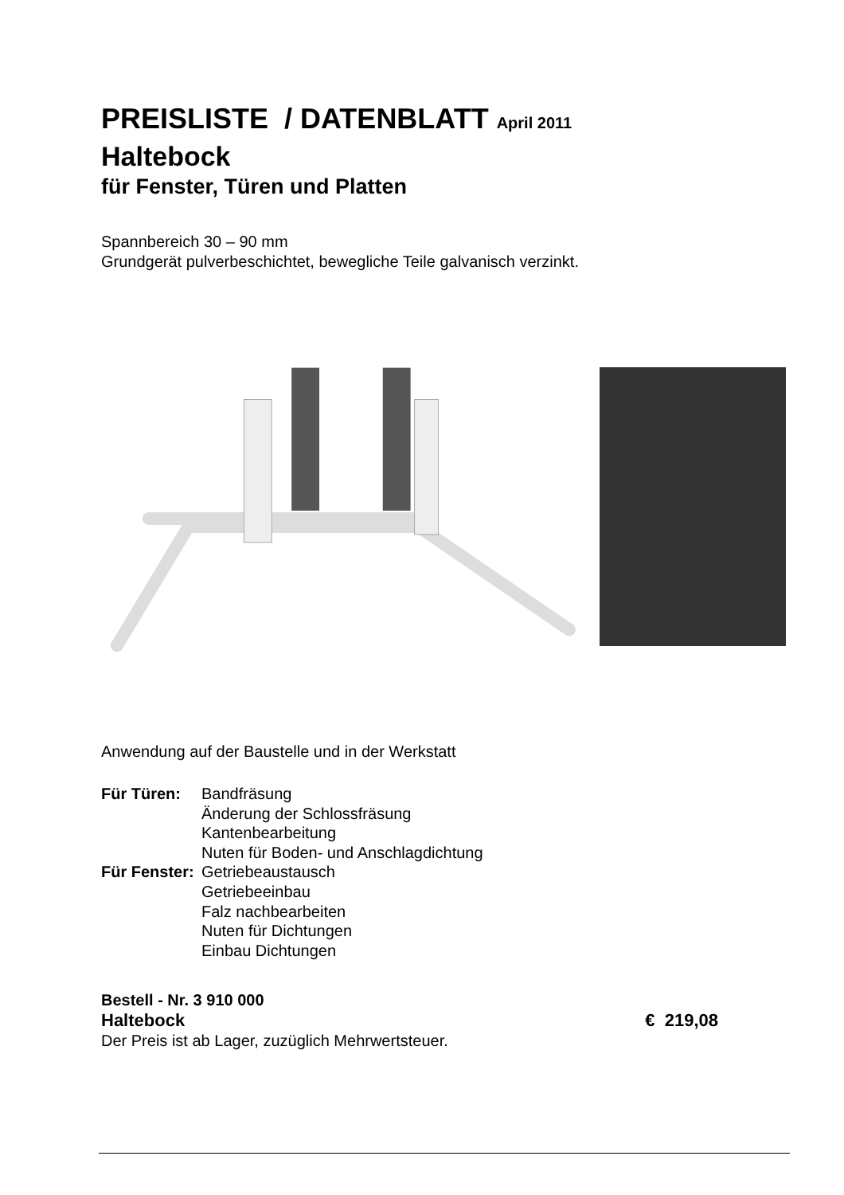PREISLISTE / DATENBLATT April 2011
Haltebock
für Fenster, Türen und Platten
Spannbereich 30 – 90 mm
Grundgerät pulverbeschichtet, bewegliche Teile galvanisch verzinkt.
Anwendung auf der Baustelle und in der Werkstatt
Für Türen: Bandfräsung Änderung der Schlossfräsung Kantenbearbeitung Nuten für Boden- und Anschlagdichtung Für Fenster: Getriebeaustausch Getriebeeinbau Falz nachbearbeiten Nuten für Dichtungen Einbau Dichtungen
Bestell - Nr. 3 910 000
Haltebock € 219,08
Der Preis ist ab Lager, zuzüglich Mehrwertsteuer.